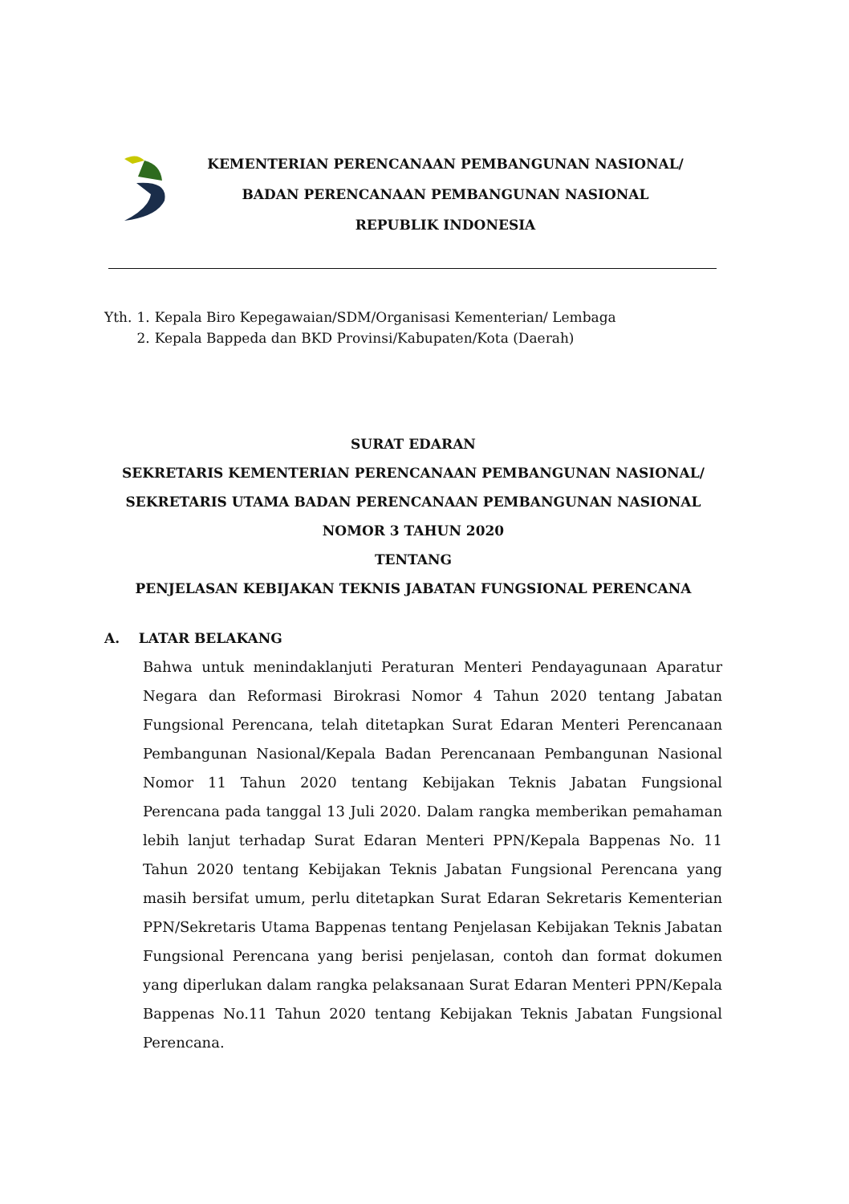KEMENTERIAN PERENCANAAN PEMBANGUNAN NASIONAL/
BADAN PERENCANAAN PEMBANGUNAN NASIONAL
REPUBLIK INDONESIA
| Yth. | 1. | Kepala Biro Kepegawaian/SDM/Organisasi Kementerian/ Lembaga |
| | 2. | Kepala Bappeda dan BKD Provinsi/Kabupaten/Kota (Daerah) |
SURAT EDARAN
SEKRETARIS KEMENTERIAN PERENCANAAN PEMBANGUNAN NASIONAL/
SEKRETARIS UTAMA BADAN PERENCANAAN PEMBANGUNAN NASIONAL
NOMOR 3 TAHUN 2020
TENTANG
PENJELASAN KEBIJAKAN TEKNIS JABATAN FUNGSIONAL PERENCANA
A. LATAR BELAKANG
Bahwa untuk menindaklanjuti Peraturan Menteri Pendayagunaan Aparatur Negara dan Reformasi Birokrasi Nomor 4 Tahun 2020 tentang Jabatan Fungsional Perencana, telah ditetapkan Surat Edaran Menteri Perencanaan Pembangunan Nasional/Kepala Badan Perencanaan Pembangunan Nasional Nomor 11 Tahun 2020 tentang Kebijakan Teknis Jabatan Fungsional Perencana pada tanggal 13 Juli 2020. Dalam rangka memberikan pemahaman lebih lanjut terhadap Surat Edaran Menteri PPN/Kepala Bappenas No. 11 Tahun 2020 tentang Kebijakan Teknis Jabatan Fungsional Perencana yang masih bersifat umum, perlu ditetapkan Surat Edaran Sekretaris Kementerian PPN/Sekretaris Utama Bappenas tentang Penjelasan Kebijakan Teknis Jabatan Fungsional Perencana yang berisi penjelasan, contoh dan format dokumen yang diperlukan dalam rangka pelaksanaan Surat Edaran Menteri PPN/Kepala Bappenas No.11 Tahun 2020 tentang Kebijakan Teknis Jabatan Fungsional Perencana.